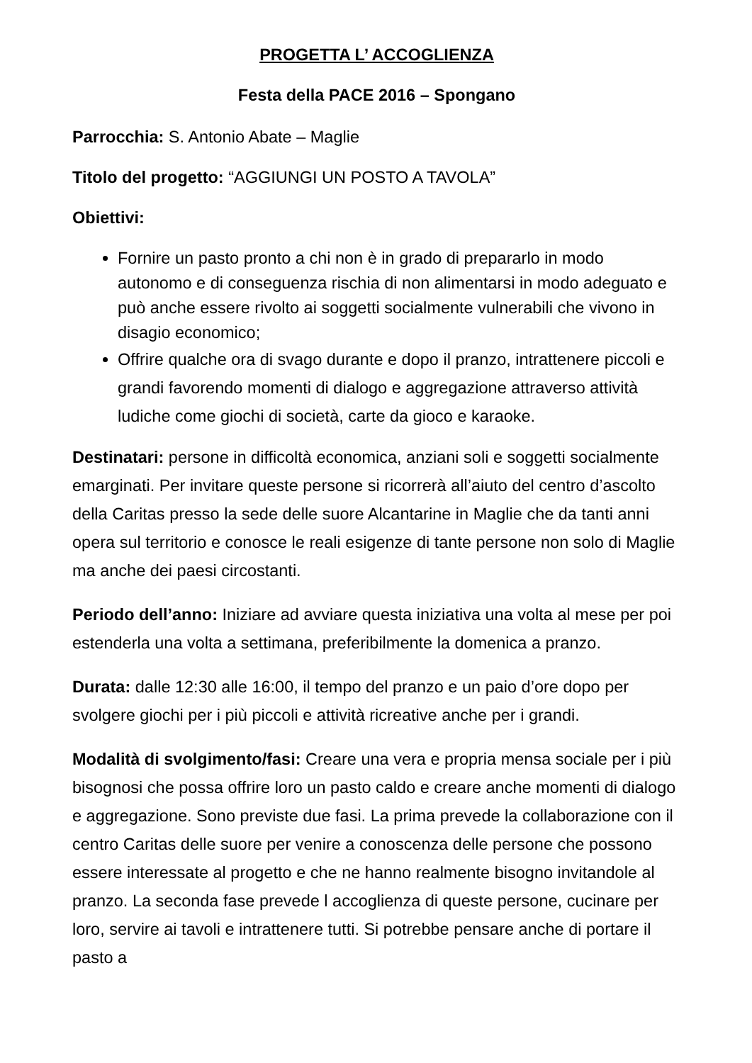PROGETTA L’ ACCOGLIENZA
Festa della PACE 2016 – Spongano
Parrocchia: S. Antonio Abate – Maglie
Titolo del progetto: “AGGIUNGI UN POSTO A TAVOLA”
Obiettivi:
Fornire un pasto pronto a chi non è in grado di prepararlo in modo autonomo e di conseguenza rischia di non alimentarsi in modo adeguato e può anche essere rivolto ai soggetti socialmente vulnerabili che vivono in disagio economico;
Offrire qualche ora di svago durante e dopo il pranzo, intrattenere piccoli e grandi favorendo momenti di dialogo e aggregazione attraverso attività ludiche come giochi di società, carte da gioco e karaoke.
Destinatari: persone in difficoltà economica, anziani soli e soggetti socialmente emarginati. Per invitare queste persone si ricorrerà all’aiuto del centro d’ascolto della Caritas presso la sede delle suore Alcantarine in Maglie che da tanti anni opera sul territorio e conosce le reali esigenze di tante persone non solo di Maglie ma anche dei paesi circostanti.
Periodo dell’anno: Iniziare ad avviare questa iniziativa una volta al mese per poi estenderla una volta a settimana, preferibilmente la domenica a pranzo.
Durata: dalle 12:30 alle 16:00, il tempo del pranzo e un paio d’ore dopo per svolgere giochi per i più piccoli e attività ricreative anche per i grandi.
Modalità di svolgimento/fasi: Creare una vera e propria mensa sociale per i più bisognosi che possa offrire loro un pasto caldo e creare anche momenti di dialogo e aggregazione. Sono previste due fasi. La prima prevede la collaborazione con il centro Caritas delle suore per venire a conoscenza delle persone che possono essere interessate al progetto e che ne hanno realmente bisogno invitandole al pranzo. La seconda fase prevede l accoglienza di queste persone, cucinare per loro, servire ai tavoli e intrattenere tutti. Si potrebbe pensare anche di portare il pasto a